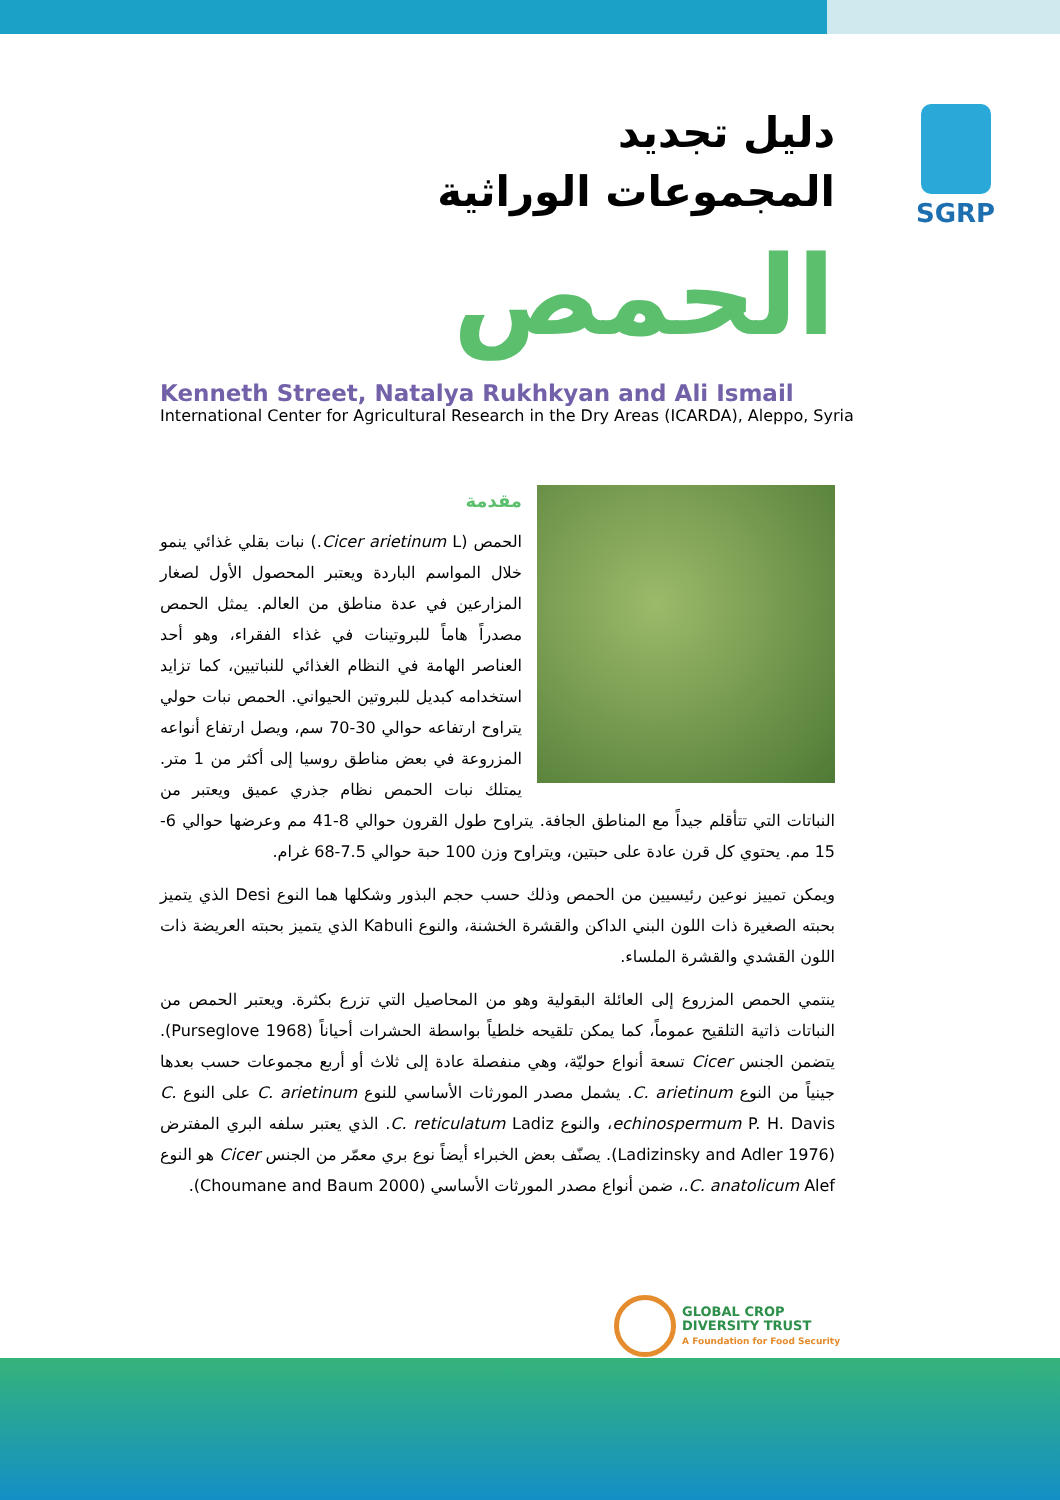دليل تجديد
المجموعات الوراثية
SGRP
الحمص
Kenneth Street, Natalya Rukhkyan and Ali Ismail
International Center for Agricultural Research in the Dry Areas (ICARDA), Aleppo, Syria
مقدمة
الحمص (Cicer arietinum L.) نبات بقلي غذائي ينمو خلال المواسم الباردة ويعتبر المحصول الأول لصغار المزارعين في عدة مناطق من العالم. يمثل الحمص مصدراً هاماً للبروتينات في غذاء الفقراء، وهو أحد العناصر الهامة في النظام الغذائي للنباتيين، كما تزايد استخدامه كبديل للبروتين الحيواني. الحمص نبات حولي يتراوح ارتفاعه حوالي 30-70 سم، ويصل ارتفاع أنواعه المزروعة في بعض مناطق روسيا إلى أكثر من 1 متر. يمتلك نبات الحمص نظام جذري عميق ويعتبر من النباتات التي تتأقلم جيداً مع المناطق الجافة. يتراوح طول القرون حوالي 8-41 مم وعرضها حوالي 6-15 مم. يحتوي كل قرن عادة على حبتين، ويتراوح وزن 100 حبة حوالي 7.5-68 غرام.
ويمكن تمييز نوعين رئيسيين من الحمص وذلك حسب حجم البذور وشكلها هما النوع Desi الذي يتميز بحبته الصغيرة ذات اللون البني الداكن والقشرة الخشنة، والنوع Kabuli الذي يتميز بحبته العريضة ذات اللون القشدي والقشرة الملساء.
ينتمي الحمص المزروع إلى العائلة البقولية وهو من المحاصيل التي تزرع بكثرة. ويعتبر الحمص من النباتات ذاتية التلقيح عموماً، كما يمكن تلقيحه خلطياً بواسطة الحشرات أحياناً (Purseglove 1968). يتضمن الجنس Cicer تسعة أنواع حوليّة، وهي منفصلة عادة إلى ثلاث أو أربع مجموعات حسب بعدها جينياً من النوع C. arietinum. يشمل مصدر المورثات الأساسي للنوع C. arietinum على النوع C. echinospermum P. H. Davis، والنوع C. reticulatum Ladiz. الذي يعتبر سلفه البري المفترض (Ladizinsky and Adler 1976). يصنّف بعض الخبراء أيضاً نوع بري معمّر من الجنس Cicer هو النوع C. anatolicum Alef.، ضمن أنواع مصدر المورثات الأساسي (Choumane and Baum 2000).
GLOBAL CROP
DIVERSITY TRUST
A Foundation for Food Security